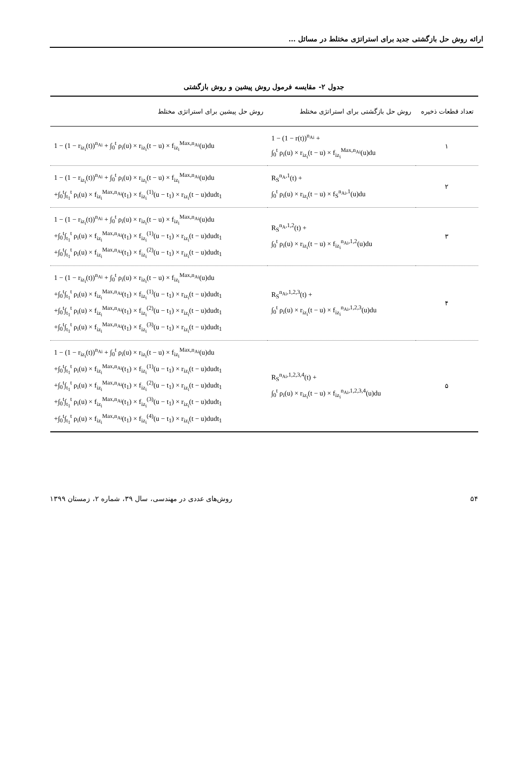ارائه روش حل بازگشتی جدید برای استراتژی مختلط در مسائل ...
جدول ۲- مقایسه فرمول روش پیشین و روش بازگشتی
| تعداد قطعات ذخیره | روش حل بازگشتی برای استراتژی مختلط | روش حل پیشین برای استراتژی مختلط |
| --- | --- | --- |
| ۱ | 1 − (1 − r(t))<sup>n<sub>Ai</sub></sup> + ∫<sub>0</sub><sup>t</sup> ρ<sub>i</sub>(u) × r<sub>iz<sub>i</sub></sub>(t − u) × f<sub>iz<sub>i</sub></sub><sup>Max,n<sub>Ai</sub></sup>(u)du | 1 − (1 − r<sub>iz<sub>i</sub></sub>(t))<sup>n<sub>Ai</sub></sup> + ∫<sub>0</sub><sup>t</sup> ρ<sub>i</sub>(u) × r<sub>iz<sub>i</sub></sub>(t − u) × f<sub>iz<sub>i</sub></sub><sup>Max,n<sub>Ai</sub></sup>(u)du |
| ۲ | R<sub>S</sub><sup>n<sub>A</sub>,1</sup>(t) + ∫<sub>0</sub><sup>t</sup> ρ<sub>i</sub>(u) × r<sub>iz<sub>i</sub></sub>(t − u) × f<sub>S</sub><sup>n<sub>Ai</sub>,1</sup>(u)du | 1 − (1 − r<sub>iz<sub>i</sub></sub>(t))<sup>n<sub>Ai</sub></sup> + ∫<sub>0</sub><sup>t</sup> ρ<sub>i</sub>(u) × r<sub>iz<sub>i</sub></sub>(t − u) × f<sub>iz<sub>i</sub></sub><sup>Max,n<sub>Ai</sub></sup>(u)du +∫<sub>0</sub><sup>t</sup>∫<sub>t<sub>1</sub></sub><sup>t</sup> ρ<sub>i</sub>(u) × f<sub>iz<sub>i</sub></sub><sup>Max,n<sub>Ai</sub></sup>(t<sub>1</sub>) × f<sub>iz<sub>i</sub></sub><sup>(1)</sup>(u − t<sub>1</sub>) × r<sub>iz<sub>i</sub></sub>(t − u)dudt<sub>1</sub> |
| ۳ | R<sub>S</sub><sup>n<sub>A</sub>,1,2</sup>(t) + ∫<sub>0</sub><sup>t</sup> ρ<sub>i</sub>(u) × r<sub>iz<sub>i</sub></sub>(t − u) × f<sub>iz<sub>i</sub></sub><sup>n<sub>Ai</sub>,1,2</sup>(u)du | 1 − (1 − r<sub>iz<sub>i</sub></sub>(t))<sup>n<sub>Ai</sub></sup> + ∫<sub>0</sub><sup>t</sup> ρ<sub>i</sub>(u) × r<sub>iz<sub>i</sub></sub>(t − u) × f<sub>iz<sub>i</sub></sub><sup>Max,n<sub>Ai</sub></sup>(u)du +∫<sub>0</sub><sup>t</sup>∫<sub>t<sub>1</sub></sub><sup>t</sup> ρ<sub>i</sub>(u) × f<sub>iz<sub>i</sub></sub><sup>Max,n<sub>Ai</sub></sup>(t<sub>1</sub>) × f<sub>iz<sub>i</sub></sub><sup>(1)</sup>(u − t<sub>1</sub>) × r<sub>iz<sub>i</sub></sub>(t − u)dudt<sub>1</sub> +∫<sub>0</sub><sup>t</sup>∫<sub>t<sub>1</sub></sub><sup>t</sup> ρ<sub>i</sub>(u) × f<sub>iz<sub>i</sub></sub><sup>Max,n<sub>Ai</sub></sup>(t<sub>1</sub>) × f<sub>iz<sub>i</sub></sub><sup>(2)</sup>(u − t<sub>1</sub>) × r<sub>iz<sub>i</sub></sub>(t − u)dudt<sub>1</sub> |
| ۴ | R<sub>S</sub><sup>n<sub>Ai</sub>,1,2,3</sup>(t) + ∫<sub>0</sub><sup>t</sup> ρ<sub>i</sub>(u) × r<sub>iz<sub>i</sub></sub>(t − u) × f<sub>iz<sub>i</sub></sub><sup>n<sub>Ai</sub>,1,2,3</sup>(u)du | 1 − (1 − r<sub>iz<sub>i</sub></sub>(t))<sup>n<sub>Ai</sub></sup> + ∫<sub>0</sub><sup>t</sup> ρ<sub>i</sub>(u) × r<sub>iz<sub>i</sub></sub>(t − u) × f<sub>iz<sub>i</sub></sub><sup>Max,n<sub>Ai</sub></sup>(u)du +∫<sub>0</sub><sup>t</sup>∫<sub>t<sub>1</sub></sub><sup>t</sup> ρ<sub>i</sub>(u) × f<sub>iz<sub>i</sub></sub><sup>Max,n<sub>Ai</sub></sup>(t<sub>1</sub>) × f<sub>iz<sub>i</sub></sub><sup>(1)</sup>(u − t<sub>1</sub>) × r<sub>iz<sub>i</sub></sub>(t − u)dudt<sub>1</sub> +∫<sub>0</sub><sup>t</sup>∫<sub>t<sub>1</sub></sub><sup>t</sup> ρ<sub>i</sub>(u) × f<sub>iz<sub>i</sub></sub><sup>Max,n<sub>Ai</sub></sup>(t<sub>1</sub>) × f<sub>iz<sub>i</sub></sub><sup>(2)</sup>(u − t<sub>1</sub>) × r<sub>iz<sub>i</sub></sub>(t − u)dudt<sub>1</sub> +∫<sub>0</sub><sup>t</sup>∫<sub>t<sub>1</sub></sub><sup>t</sup> ρ<sub>i</sub>(u) × f<sub>iz<sub>i</sub></sub><sup>Max,n<sub>Ai</sub></sup>(t<sub>1</sub>) × f<sub>iz<sub>i</sub></sub><sup>(3)</sup>(u − t<sub>1</sub>) × r<sub>iz<sub>i</sub></sub>(t − u)dudt<sub>1</sub> |
| ۵ | R<sub>S</sub><sup>n<sub>Ai</sub>,1,2,3,4</sup>(t) + ∫<sub>0</sub><sup>t</sup> ρ<sub>i</sub>(u) × r<sub>iz<sub>i</sub></sub>(t − u) × f<sub>iz<sub>i</sub></sub><sup>n<sub>Ai</sub>,1,2,3,4</sup>(u)du | 1 − (1 − r<sub>iz<sub>i</sub></sub>(t))<sup>n<sub>Ai</sub></sup> + ∫<sub>0</sub><sup>t</sup> ρ<sub>i</sub>(u) × r<sub>iz<sub>i</sub></sub>(t − u) × f<sub>iz<sub>i</sub></sub><sup>Max,n<sub>Ai</sub></sup>(u)du +∫<sub>0</sub><sup>t</sup>∫<sub>t<sub>1</sub></sub><sup>t</sup> ρ<sub>i</sub>(u) × f<sub>iz<sub>i</sub></sub><sup>Max,n<sub>Ai</sub></sup>(t<sub>1</sub>) × f<sub>iz<sub>i</sub></sub><sup>(1)</sup>(u − t<sub>1</sub>) × r<sub>iz<sub>i</sub></sub>(t − u)dudt<sub>1</sub> +∫<sub>0</sub><sup>t</sup>∫<sub>t<sub>1</sub></sub><sup>t</sup> ρ<sub>i</sub>(u) × f<sub>iz<sub>i</sub></sub><sup>Max,n<sub>Ai</sub></sup>(t<sub>1</sub>) × f<sub>iz<sub>i</sub></sub><sup>(2)</sup>(u − t<sub>1</sub>) × r<sub>iz<sub>i</sub></sub>(t − u)dudt<sub>1</sub> +∫<sub>0</sub><sup>t</sup>∫<sub>t<sub>1</sub></sub><sup>t</sup> ρ<sub>i</sub>(u) × f<sub>iz<sub>i</sub></sub><sup>Max,n<sub>Ai</sub></sup>(t<sub>1</sub>) × f<sub>iz<sub>i</sub></sub><sup>(3)</sup>(u − t<sub>1</sub>) × r<sub>iz<sub>i</sub></sub>(t − u)dudt<sub>1</sub> +∫<sub>0</sub><sup>t</sup>∫<sub>t<sub>1</sub></sub><sup>t</sup> ρ<sub>i</sub>(u) × f<sub>iz<sub>i</sub></sub><sup>Max,n<sub>Ai</sub></sup>(t<sub>1</sub>) × f<sub>iz<sub>i</sub></sub><sup>(4)</sup>(u − t<sub>1</sub>) × r<sub>iz<sub>i</sub></sub>(t − u)dudt<sub>1</sub> |
۵۴ روش‌های عددی در مهندسی، سال ۳۹، شماره ۲، زمستان ۱۳۹۹